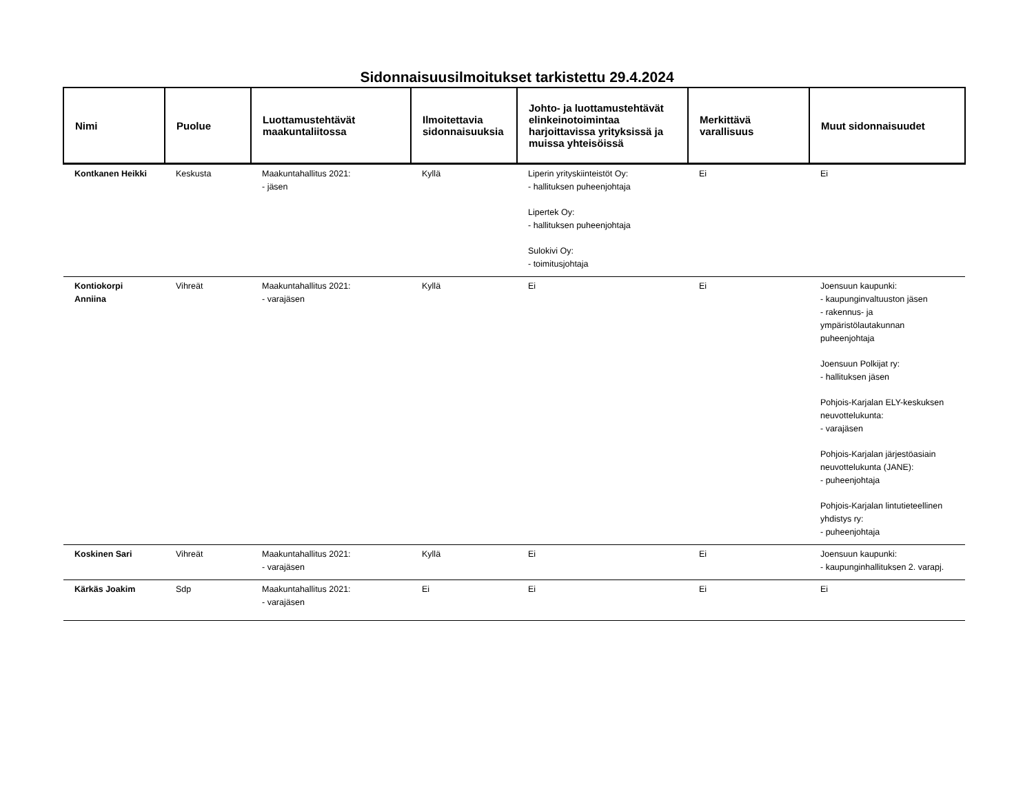Sidonnaisuusilmoitukset tarkistettu 29.4.2024
| Nimi | Puolue | Luottamustehtävät maakuntaliitossa | Ilmoitettavia sidonnaisuuksia | Johto- ja luottamustehtävät elinkeinotoimintaa harjoittavissa yrityksissä ja muissa yhteisöissä | Merkittävä varallisuus | Muut sidonnaisuudet |
| --- | --- | --- | --- | --- | --- | --- |
| Kontkanen Heikki | Keskusta | Maakuntahallitus 2021: - jäsen | Kyllä | Liperin yrityskiinteistöt Oy: - hallituksen puheenjohtaja Lipertek Oy: - hallituksen puheenjohtaja Sulokivi Oy: - toimitusjohtaja | Ei | Ei |
| Kontiokorpi Anniina | Vihreät | Maakuntahallitus 2021: - varajäsen | Kyllä | Ei | Ei | Joensuun kaupunki: - kaupunginvaltuuston jäsen - rakennus- ja ympäristölautakunnan puheenjohtaja Joensuun Polkijat ry: - hallituksen jäsen Pohjois-Karjalan ELY-keskuksen neuvottelukunta: - varajäsen Pohjois-Karjalan järjestöasiain neuvottelukunta (JANE): - puheenjohtaja Pohjois-Karjalan lintutieteellinen yhdistys ry: - puheenjohtaja |
| Koskinen Sari | Vihreät | Maakuntahallitus 2021: - varajäsen | Kyllä | Ei | Ei | Joensuun kaupunki: - kaupunginhallituksen 2. varapj. |
| Kärkäs Joakim | Sdp | Maakuntahallitus 2021: - varajäsen | Ei | Ei | Ei | Ei |